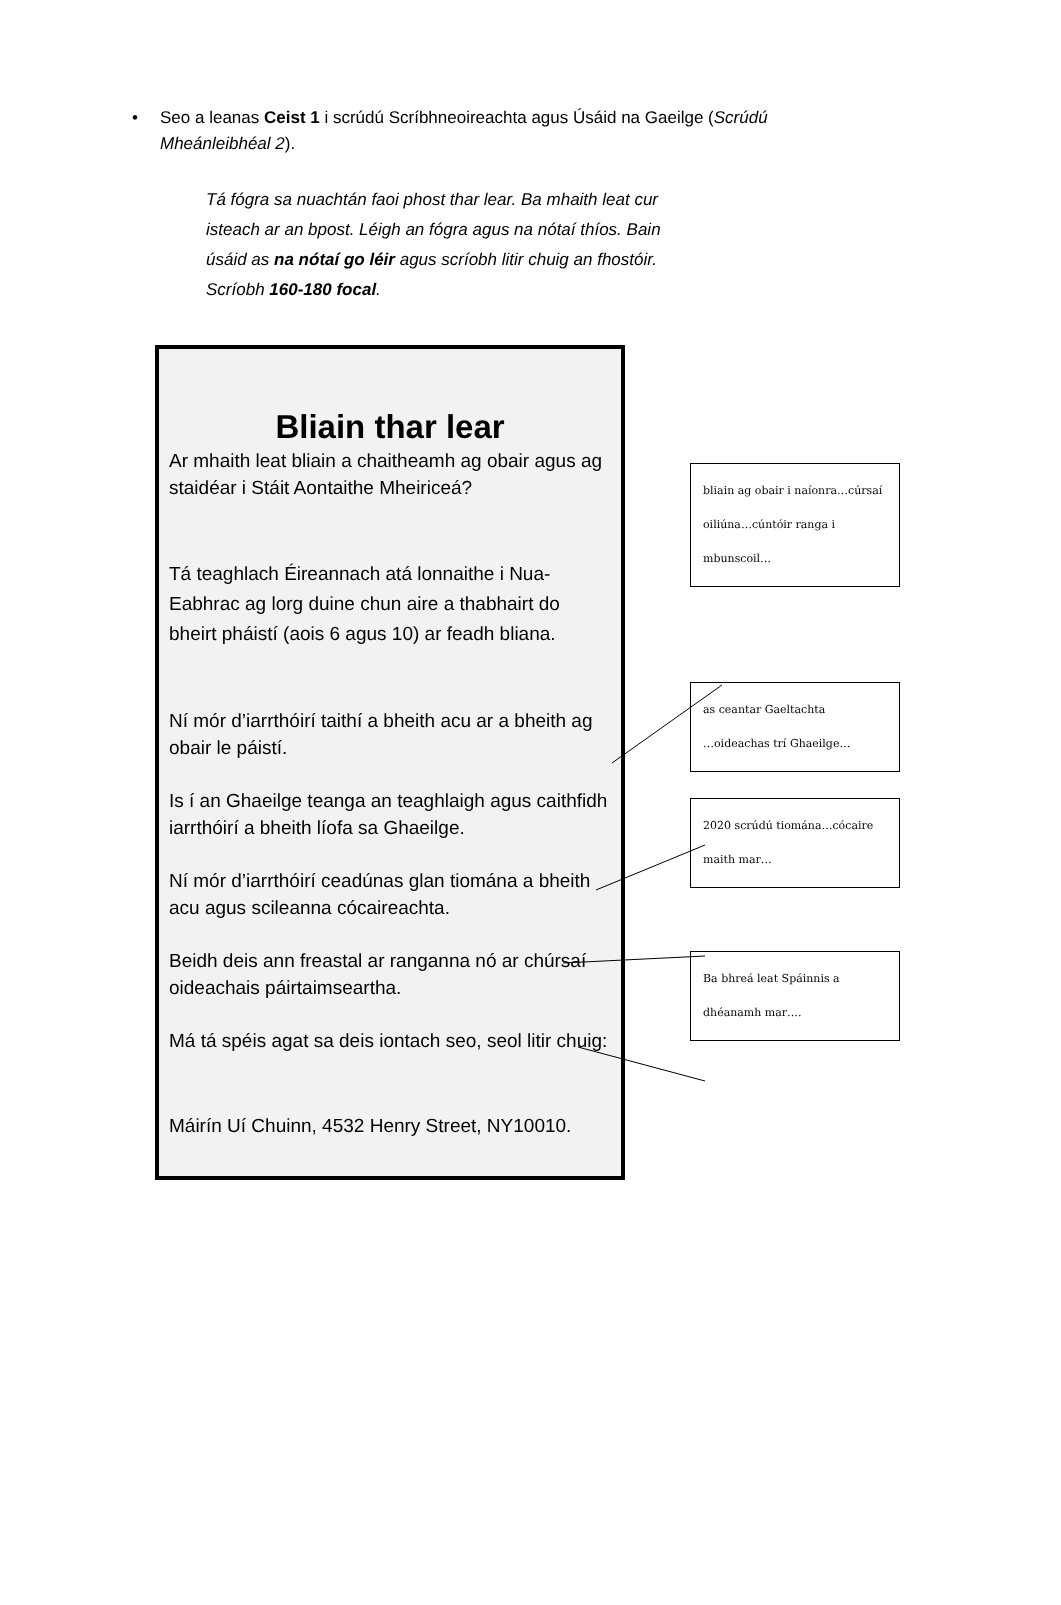• Seo a leanas Ceist 1 i scrúdú Scríbhneoireachta agus Úsáid na Gaeilge (Scrúdú Mheánleibhéal 2).
Tá fógra sa nuachtán faoi phost thar lear. Ba mhaith leat cur isteach ar an bpost. Léigh an fógra agus na nótaí thíos. Bain úsáid as na nótaí go léir agus scríobh litir chuig an fhostóir. Scríobh 160-180 focal.
Bliain thar lear
Ar mhaith leat bliain a chaitheamh ag obair agus ag staidéar i Stáit Aontaithe Mheiriceá?
Tá teaghlach Éireannach atá lonnaithe i Nua-Eabhrac ag lorg duine chun aire a thabhairt do bheirt pháistí (aois 6 agus 10) ar feadh bliana.
Ní mór d’iarrthóirí taithí a bheith acu ar a bheith ag obair le páistí.
Is í an Ghaeilge teanga an teaghlaigh agus caithfidh iarrthóirí a bheith líofa sa Ghaeilge.
Ní mór d’iarrthóirí ceadúnas glan tiomána a bheith acu agus scileanna cócaireachta.
Beidh deis ann freastal ar ranganna nó ar chúrsaí oideachais páirtaimseartha.
Má tá spéis agat sa deis iontach seo, seol litir chuig:
Máirín Uí Chuinn, 4532 Henry Street, NY10010.
bliain ag obair i naíonra…cúrsaí oiliúna…cúntóir ranga i mbunscoil…
as ceantar Gaeltachta
…oideachas trí Ghaeilge…
2020 scrúdú tiomána…cócaire maith mar…
Ba bhreá leat Spáinnis a dhéanamh mar….